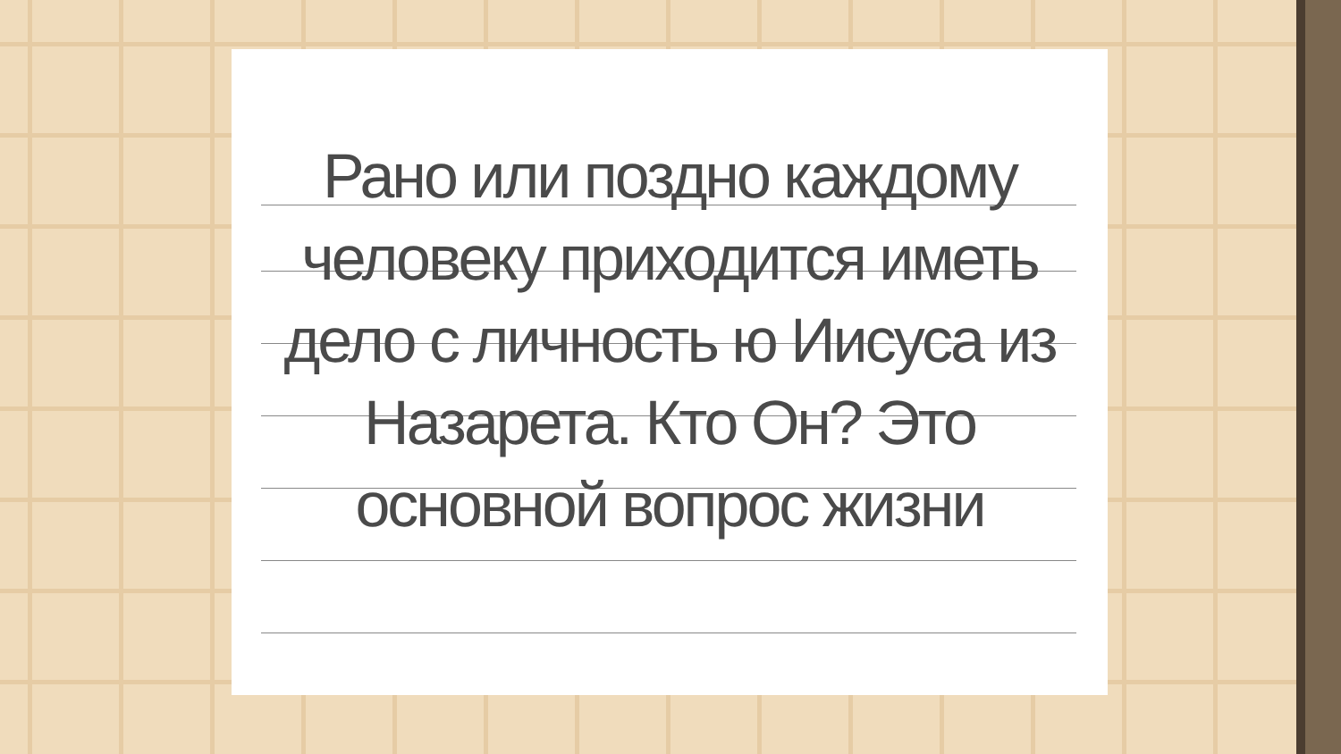Рано или поздно каждому человеку приходится иметь дело с личность ю Иисуса из Назарета. Кто Он? Это основной вопрос жизни